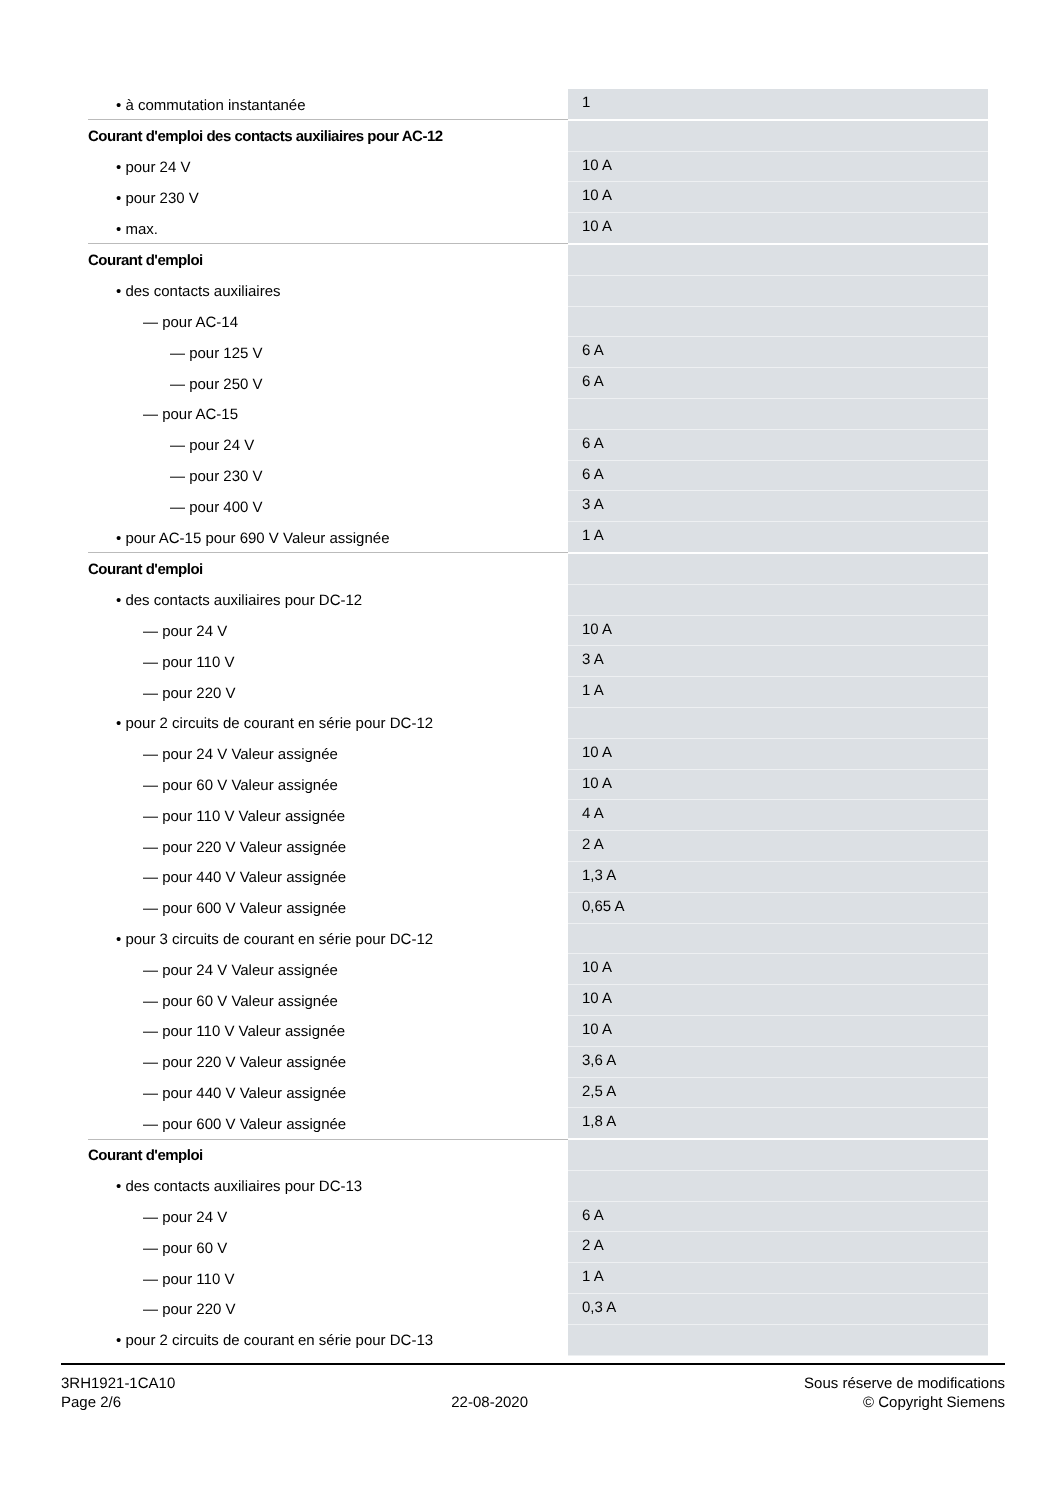| • à commutation instantanée | 1 |
| Courant d'emploi des contacts auxiliaires pour AC-12 | |
| • pour 24 V | 10 A |
| • pour 230 V | 10 A |
| • max. | 10 A |
| Courant d'emploi | |
| • des contacts auxiliaires | |
| — pour AC-14 | |
| — pour 125 V | 6 A |
| — pour 250 V | 6 A |
| — pour AC-15 | |
| — pour 24 V | 6 A |
| — pour 230 V | 6 A |
| — pour 400 V | 3 A |
| • pour AC-15 pour 690 V Valeur assignée | 1 A |
| Courant d'emploi | |
| • des contacts auxiliaires pour DC-12 | |
| — pour 24 V | 10 A |
| — pour 110 V | 3 A |
| — pour 220 V | 1 A |
| • pour 2 circuits de courant en série pour DC-12 | |
| — pour 24 V Valeur assignée | 10 A |
| — pour 60 V Valeur assignée | 10 A |
| — pour 110 V Valeur assignée | 4 A |
| — pour 220 V Valeur assignée | 2 A |
| — pour 440 V Valeur assignée | 1,3 A |
| — pour 600 V Valeur assignée | 0,65 A |
| • pour 3 circuits de courant en série pour DC-12 | |
| — pour 24 V Valeur assignée | 10 A |
| — pour 60 V Valeur assignée | 10 A |
| — pour 110 V Valeur assignée | 10 A |
| — pour 220 V Valeur assignée | 3,6 A |
| — pour 440 V Valeur assignée | 2,5 A |
| — pour 600 V Valeur assignée | 1,8 A |
| Courant d'emploi | |
| • des contacts auxiliaires pour DC-13 | |
| — pour 24 V | 6 A |
| — pour 60 V | 2 A |
| — pour 110 V | 1 A |
| — pour 220 V | 0,3 A |
| • pour 2 circuits de courant en série pour DC-13 | |
3RH1921-1CA10
Page 2/6
22-08-2020
Sous réserve de modifications
© Copyright Siemens